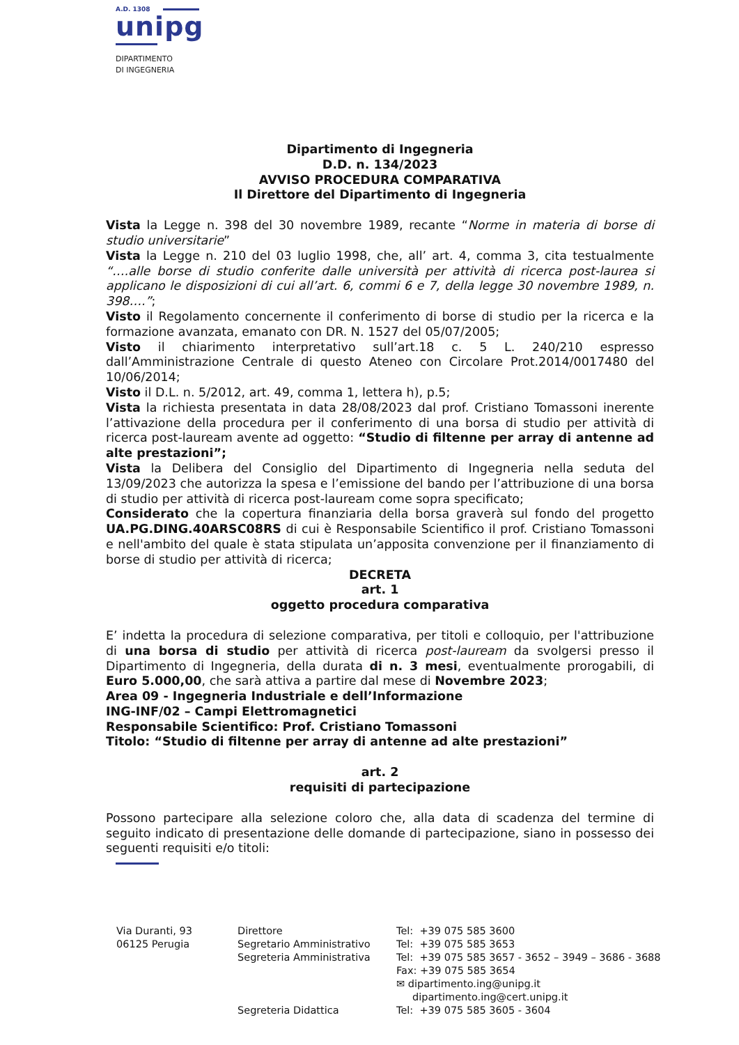A.D. 1308
unipg
DIPARTIMENTO
DI INGEGNERIA
Dipartimento di Ingegneria
D.D. n. 134/2023
AVVISO PROCEDURA COMPARATIVA
Il Direttore del Dipartimento di Ingegneria
Vista la Legge n. 398 del 30 novembre 1989, recante “Norme in materia di borse di studio universitarie”
Vista la Legge n. 210 del 03 luglio 1998, che, all’ art. 4, comma 3, cita testualmente “….alle borse di studio conferite dalle università per attività di ricerca post-laurea si applicano le disposizioni di cui all’art. 6, commi 6 e 7, della legge 30 novembre 1989, n. 398….”;
Visto il Regolamento concernente il conferimento di borse di studio per la ricerca e la formazione avanzata, emanato con DR. N. 1527 del 05/07/2005;
Visto il chiarimento interpretativo sull’art.18 c. 5 L. 240/210 espresso dall’Amministrazione Centrale di questo Ateneo con Circolare Prot.2014/0017480 del 10/06/2014;
Visto il D.L. n. 5/2012, art. 49, comma 1, lettera h), p.5;
Vista la richiesta presentata in data 28/08/2023 dal prof. Cristiano Tomassoni inerente l’attivazione della procedura per il conferimento di una borsa di studio per attività di ricerca post-lauream avente ad oggetto: “Studio di filtenne per array di antenne ad alte prestazioni”;
Vista la Delibera del Consiglio del Dipartimento di Ingegneria nella seduta del 13/09/2023 che autorizza la spesa e l’emissione del bando per l’attribuzione di una borsa di studio per attività di ricerca post-lauream come sopra specificato;
Considerato che la copertura finanziaria della borsa graverà sul fondo del progetto UA.PG.DING.40ARSC08RS di cui è Responsabile Scientifico il prof. Cristiano Tomassoni e nell'ambito del quale è stata stipulata un’apposita convenzione per il finanziamento di borse di studio per attività di ricerca;
DECRETA
art. 1
oggetto procedura comparativa
E’ indetta la procedura di selezione comparativa, per titoli e colloquio, per l'attribuzione di una borsa di studio per attività di ricerca post-lauream da svolgersi presso il Dipartimento di Ingegneria, della durata di n. 3 mesi, eventualmente prorogabili, di Euro 5.000,00, che sarà attiva a partire dal mese di Novembre 2023;
Area 09 - Ingegneria Industriale e dell’Informazione
ING-INF/02 – Campi Elettromagnetici
Responsabile Scientifico: Prof. Cristiano Tomassoni
Titolo: “Studio di filtenne per array di antenne ad alte prestazioni”
art. 2
requisiti di partecipazione
Possono partecipare alla selezione coloro che, alla data di scadenza del termine di seguito indicato di presentazione delle domande di partecipazione, siano in possesso dei seguenti requisiti e/o titoli:
Via Duranti, 93
06125 Perugia
Direttore
Segretario Amministrativo
Segreteria Amministrativa
Segreteria Didattica
Tel: +39 075 585 3600
Tel: +39 075 585 3653
Tel: +39 075 585 3657 - 3652 – 3949 – 3686 - 3688
Fax: +39 075 585 3654
✉ dipartimento.ing@unipg.it
dipartimento.ing@cert.unipg.it
Tel: +39 075 585 3605 - 3604